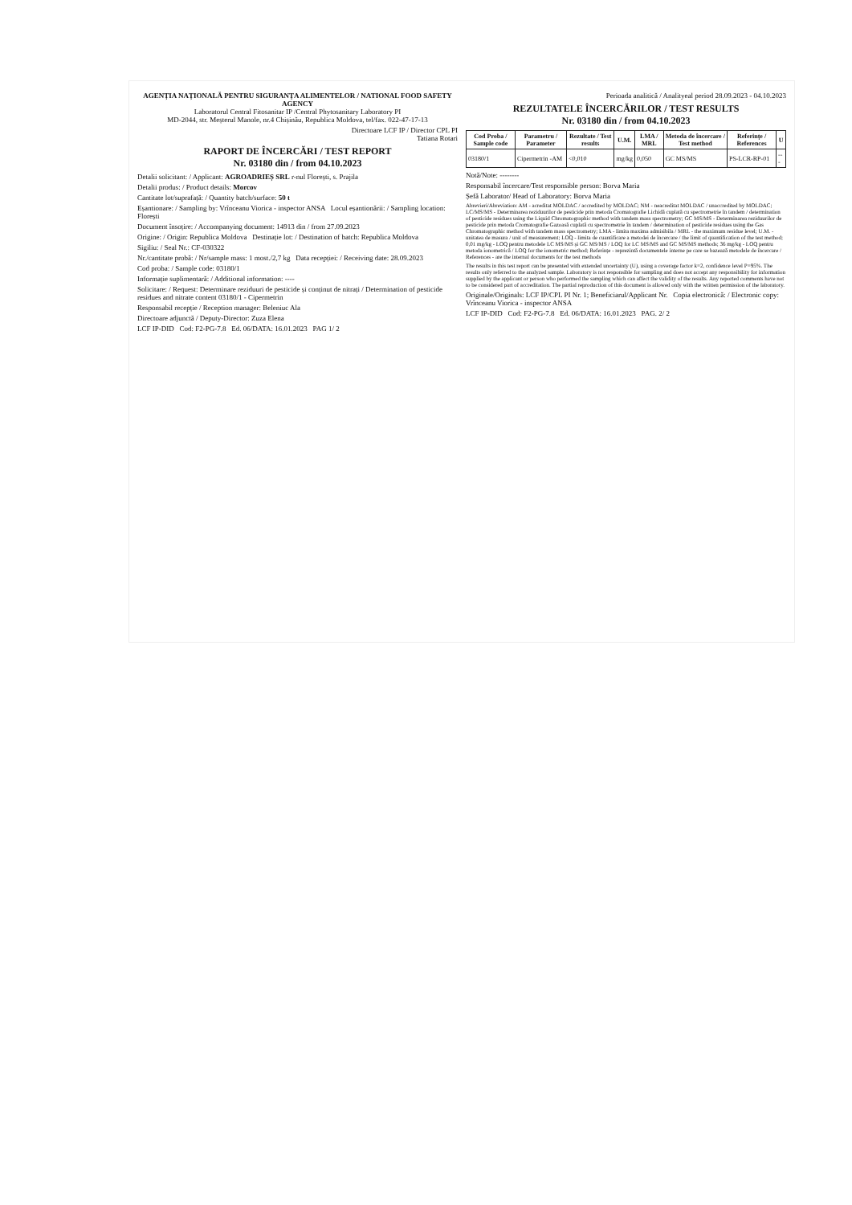AGENȚIA NAȚIONALĂ PENTRU SIGURANȚA ALIMENTELOR / NATIONAL FOOD SAFETY AGENCY
Laboratorul Central Fitosanitar IP /Central Phytosanitary Laboratory PI
MD-2044, str. Meșterul Manole, nr.4 Chișinău, Republica Moldova, tel/fax. 022-47-17-13
Directoare LCF IP / Director CPL PI
Tatiana Rotari
RAPORT DE ÎNCERCĂRI / TEST REPORT
Nr. 03180 din / from 04.10.2023
Detalii solicitant: / Applicant: AGROADRIEȘ SRL r-nul Florești, s. Prajila
Detalii produs: / Product details: Morcov
Cantitate lot/suprafață: / Quantity batch/surface: 50 t
Eșantionare: / Sampling by: Vrînceanu Viorica - inspector ANSA Locul eșantionării: / Sampling location: Florești
Document însoțire: / Accompanying document: 14913 din / from 27.09.2023
Origine: / Origin: Republica Moldova Destinație lot: / Destination of batch: Republica Moldova
Sigiliu: / Seal Nr.: CF-030322
Nr./cantitate probă: / Nr/sample mass: 1 most./2,7 kg Data recepției: / Receiving date: 28.09.2023
Cod proba: / Sample code: 03180/1
Informație suplimentară: / Additional information: ----
Solicitare: / Request: Determinare reziduuri de pesticide și conținut de nitrați / Determination of pesticide residues and nitrate content 03180/1 - Cipermetrin
Responsabil recepție / Reception manager: Beleniuc Ala
Directoare adjunctă / Deputy-Director: Zuza Elena
LCF IP-DID Cod: F2-PG-7.8 Ed. 06/DATA: 16.01.2023 PAG 1/ 2
Perioada analitică / Analityeal period 28.09.2023 - 04.10.2023
REZULTATELE ÎNCERCĂRILOR / TEST RESULTS
Nr. 03180 din / from 04.10.2023
| Cod Proba / Sample code | Parametru / Parameter | Rezultate / Test results | U.M. | LMA / MRL | Metoda de încercare / Test method | Referințe / References | U |
| --- | --- | --- | --- | --- | --- | --- | --- |
| 03180/1 | Cipermetrin -AM | <0,010 | mg/kg | 0,050 | GC MS/MS | PS-LCR-RP-01 | --- |
Notă/Note: --------
Responsabil încercare/Test responsible person: Borva Maria
Șefă Laborator/ Head of Laboratory: Borva Maria
Abrevieri/Abreviation: AM - acreditat MOLDAC / accredited by MOLDAC; NM - neacreditat MOLDAC / unaccredited by MOLDAC; LC/MS/MS - Determinarea reziduurilor de pesticide prin metoda Cromatografie Lichidă cuplată cu spectrometrie în tandem / determination of pesticide residues using the Liquid Chromatographic method with tandem mass spectrometry; GC MS/MS - Determinarea reziduurilor de pesticide prin metoda Cromatografie Gazoasă cuplată cu spectrometrie în tandem / determination of pesticide residues using the Gas Chromatographic method with tandem mass spectrometry; LMA - limita maxima admisibila / MRL - the maximum residue level; U.M. - unitatea de masura / unit of measurement; LOQ - limita de cuantificare a metodei de încercare / the limit of quantification of the test method; 0,01 mg/kg - LOQ pentru metodele LC MS/MS și GC MS/MS / LOQ for LC MS/MS and GC MS/MS methods; 36 mg/kg - LOQ pentru metoda ionometrică / LOQ for the ionometric method; Referințe - reprezintă documentele interne pe care se bazează metodele de încercare / References - are the internal documents for the test methods
The results in this test report can be presented with extended uncertainty (U), using a coverage factor k=2, confidence level P=95%. The results only referred to the analyzed sample. Laboratory is not responsible for sampling and does not accept any responsibility for information supplied by the applicant or person who performed the sampling which can affect the validity of the results. Any reported comments have not to be considered part of accreditation. The partial reproduction of this document is allowed only with the written permission of the laboratory.
Originale/Originals: LCF IP/CPL PI Nr. 1; Beneficiarul/Applicant Nr. Copia electronică: / Electronic copy: Vrînceanu Viorica - inspector ANSA
LCF IP-DID Cod: F2-PG-7.8 Ed. 06/DATA: 16.01.2023 PAG. 2/ 2